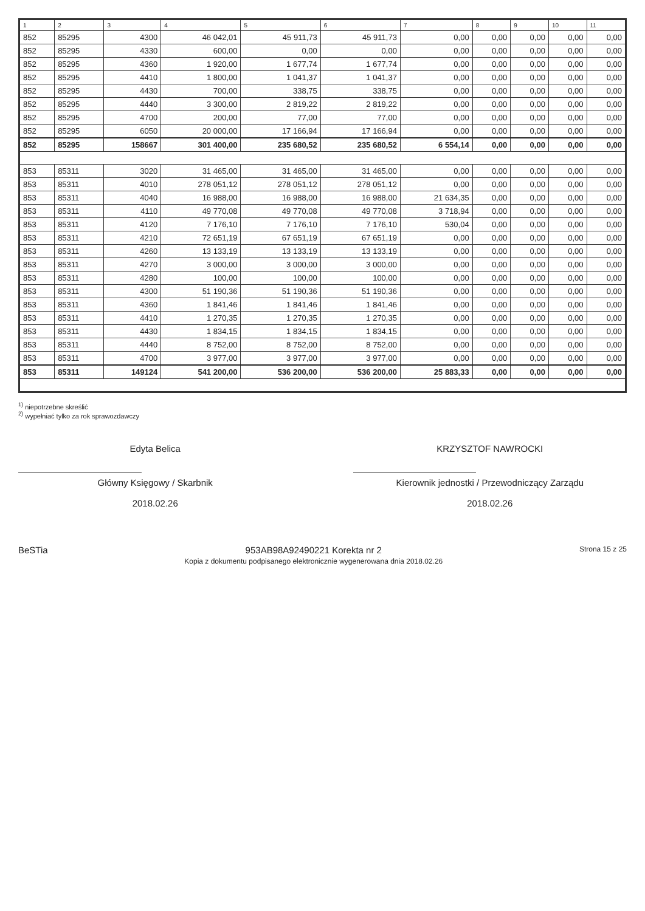| 1 | 2 | 3 | 4 | 5 | 6 | 7 | 8 | 9 | 10 | 11 |
| --- | --- | --- | --- | --- | --- | --- | --- | --- | --- | --- |
| 852 | 85295 | 4300 | 46 042,01 | 45 911,73 | 45 911,73 | 0,00 | 0,00 | 0,00 | 0,00 | 0,00 |
| 852 | 85295 | 4330 | 600,00 | 0,00 | 0,00 | 0,00 | 0,00 | 0,00 | 0,00 | 0,00 |
| 852 | 85295 | 4360 | 1 920,00 | 1 677,74 | 1 677,74 | 0,00 | 0,00 | 0,00 | 0,00 | 0,00 |
| 852 | 85295 | 4410 | 1 800,00 | 1 041,37 | 1 041,37 | 0,00 | 0,00 | 0,00 | 0,00 | 0,00 |
| 852 | 85295 | 4430 | 700,00 | 338,75 | 338,75 | 0,00 | 0,00 | 0,00 | 0,00 | 0,00 |
| 852 | 85295 | 4440 | 3 300,00 | 2 819,22 | 2 819,22 | 0,00 | 0,00 | 0,00 | 0,00 | 0,00 |
| 852 | 85295 | 4700 | 200,00 | 77,00 | 77,00 | 0,00 | 0,00 | 0,00 | 0,00 | 0,00 |
| 852 | 85295 | 6050 | 20 000,00 | 17 166,94 | 17 166,94 | 0,00 | 0,00 | 0,00 | 0,00 | 0,00 |
| 852 | 85295 | 158667 | 301 400,00 | 235 680,52 | 235 680,52 | 6 554,14 | 0,00 | 0,00 | 0,00 | 0,00 |
| 853 | 85311 | 3020 | 31 465,00 | 31 465,00 | 31 465,00 | 0,00 | 0,00 | 0,00 | 0,00 | 0,00 |
| 853 | 85311 | 4010 | 278 051,12 | 278 051,12 | 278 051,12 | 0,00 | 0,00 | 0,00 | 0,00 | 0,00 |
| 853 | 85311 | 4040 | 16 988,00 | 16 988,00 | 16 988,00 | 21 634,35 | 0,00 | 0,00 | 0,00 | 0,00 |
| 853 | 85311 | 4110 | 49 770,08 | 49 770,08 | 49 770,08 | 3 718,94 | 0,00 | 0,00 | 0,00 | 0,00 |
| 853 | 85311 | 4120 | 7 176,10 | 7 176,10 | 7 176,10 | 530,04 | 0,00 | 0,00 | 0,00 | 0,00 |
| 853 | 85311 | 4210 | 72 651,19 | 67 651,19 | 67 651,19 | 0,00 | 0,00 | 0,00 | 0,00 | 0,00 |
| 853 | 85311 | 4260 | 13 133,19 | 13 133,19 | 13 133,19 | 0,00 | 0,00 | 0,00 | 0,00 | 0,00 |
| 853 | 85311 | 4270 | 3 000,00 | 3 000,00 | 3 000,00 | 0,00 | 0,00 | 0,00 | 0,00 | 0,00 |
| 853 | 85311 | 4280 | 100,00 | 100,00 | 100,00 | 0,00 | 0,00 | 0,00 | 0,00 | 0,00 |
| 853 | 85311 | 4300 | 51 190,36 | 51 190,36 | 51 190,36 | 0,00 | 0,00 | 0,00 | 0,00 | 0,00 |
| 853 | 85311 | 4360 | 1 841,46 | 1 841,46 | 1 841,46 | 0,00 | 0,00 | 0,00 | 0,00 | 0,00 |
| 853 | 85311 | 4410 | 1 270,35 | 1 270,35 | 1 270,35 | 0,00 | 0,00 | 0,00 | 0,00 | 0,00 |
| 853 | 85311 | 4430 | 1 834,15 | 1 834,15 | 1 834,15 | 0,00 | 0,00 | 0,00 | 0,00 | 0,00 |
| 853 | 85311 | 4440 | 8 752,00 | 8 752,00 | 8 752,00 | 0,00 | 0,00 | 0,00 | 0,00 | 0,00 |
| 853 | 85311 | 4700 | 3 977,00 | 3 977,00 | 3 977,00 | 0,00 | 0,00 | 0,00 | 0,00 | 0,00 |
| 853 | 85311 | 149124 | 541 200,00 | 536 200,00 | 536 200,00 | 25 883,33 | 0,00 | 0,00 | 0,00 | 0,00 |
<sup>1)</sup> niepotrzebne skreślić
<sup>2)</sup> wypełniać tylko za rok sprawozdawczy
Edyta Belica
Główny Księgowy / Skarbnik
2018.02.26
KRZYSZTOF NAWROCKI
Kierownik jednostki / Przewodniczący Zarządu
2018.02.26
BeSTia 953AB98A92490221 Korekta nr 2
Kopia z dokumentu podpisanego elektronicznie wygenerowana dnia 2018.02.26
Strona 15 z 25